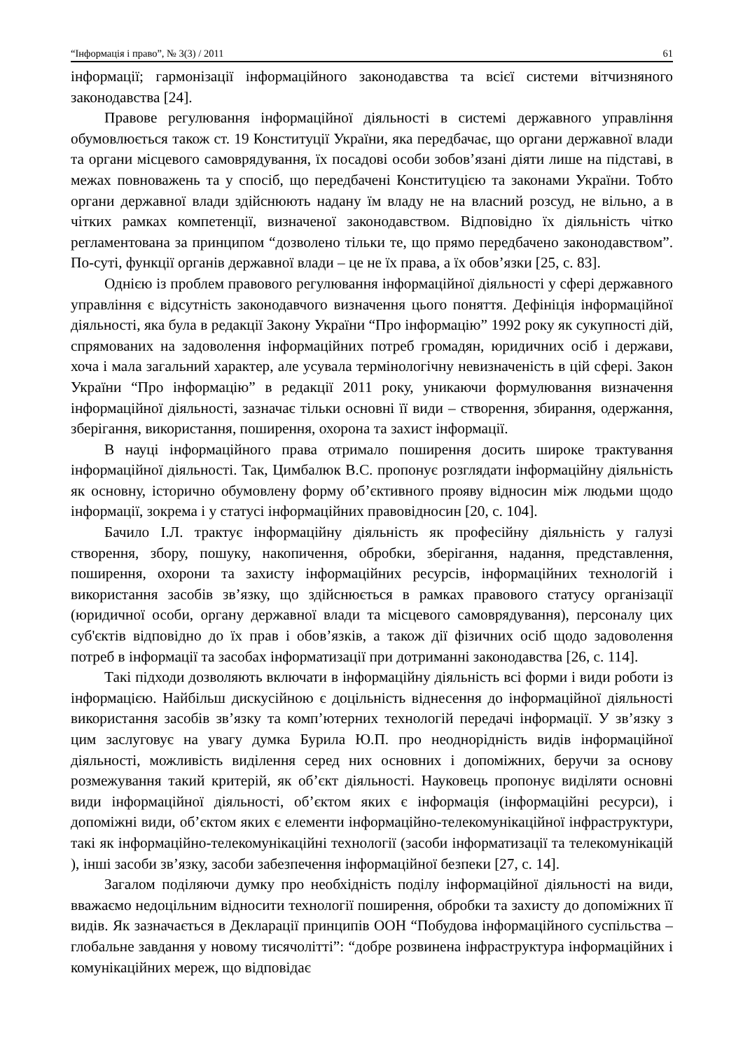“Інформація і право”, № 3(3) / 2011 61
інформації; гармонізації інформаційного законодавства та всієї системи вітчизняного законодавства [24].
Правове регулювання інформаційної діяльності в системі державного управління обумовлюється також ст. 19 Конституції України, яка передбачає, що органи державної влади та органи місцевого самоврядування, їх посадові особи зобов’язані діяти лише на підставі, в межах повноважень та у спосіб, що передбачені Конституцією та законами України. Тобто органи державної влади здійснюють надану їм владу не на власний розсуд, не вільно, а в чітких рамках компетенції, визначеної законодавством. Відповідно їх діяльність чітко регламентована за принципом “дозволено тільки те, що прямо передбачено законодавством”. По-суті, функції органів державної влади – це не їх права, а їх обов’язки [25, с. 83].
Однією із проблем правового регулювання інформаційної діяльності у сфері державного управління є відсутність законодавчого визначення цього поняття. Дефініція інформаційної діяльності, яка була в редакції Закону України “Про інформацію” 1992 року як сукупності дій, спрямованих на задоволення інформаційних потреб громадян, юридичних осіб і держави, хоча і мала загальний характер, але усувала термінологічну невизначеність в цій сфері. Закон України “Про інформацію” в редакції 2011 року, уникаючи формулювання визначення інформаційної діяльності, зазначає тільки основні її види – створення, збирання, одержання, зберігання, використання, поширення, охорона та захист інформації.
В науці інформаційного права отримало поширення досить широке трактування інформаційної діяльності. Так, Цимбалюк В.С. пропонує розглядати інформаційну діяльність як основну, історично обумовлену форму об’єктивного прояву відносин між людьми щодо інформації, зокрема і у статусі інформаційних правовідносин [20, с. 104].
Бачило І.Л. трактує інформаційну діяльність як професійну діяльність у галузі створення, збору, пошуку, накопичення, обробки, зберігання, надання, представлення, поширення, охорони та захисту інформаційних ресурсів, інформаційних технологій і використання засобів зв’язку, що здійснюється в рамках правового статусу організації (юридичної особи, органу державної влади та місцевого самоврядування), персоналу цих суб'єктів відповідно до їх прав і обов’язків, а також дії фізичних осіб щодо задоволення потреб в інформації та засобах інформатизації при дотриманні законодавства [26, с. 114].
Такі підходи дозволяють включати в інформаційну діяльність всі форми і види роботи із інформацією. Найбільш дискусійною є доцільність віднесення до інформаційної діяльності використання засобів зв’язку та комп’ютерних технологій передачі інформації. У зв’язку з цим заслуговує на увагу думка Бурила Ю.П. про неоднорідність видів інформаційної діяльності, можливість виділення серед них основних і допоміжних, беручи за основу розмежування такий критерій, як об’єкт діяльності. Науковець пропонує виділяти основні види інформаційної діяльності, об’єктом яких є інформація (інформаційні ресурси), і допоміжні види, об’єктом яких є елементи інформаційно-телекомунікаційної інфраструктури, такі як інформаційно-телекомунікаційні технології (засоби інформатизації та телекомунікацій ), інші засоби зв’язку, засоби забезпечення інформаційної безпеки [27, с. 14].
Загалом поділяючи думку про необхідність поділу інформаційної діяльності на види, вважаємо недоцільним відносити технології поширення, обробки та захисту до допоміжних її видів. Як зазначається в Декларації принципів ООН “Побудова інформаційного суспільства – глобальне завдання у новому тисячолітті”: “добре розвинена інфраструктура інформаційних і комунікаційних мереж, що відповідає